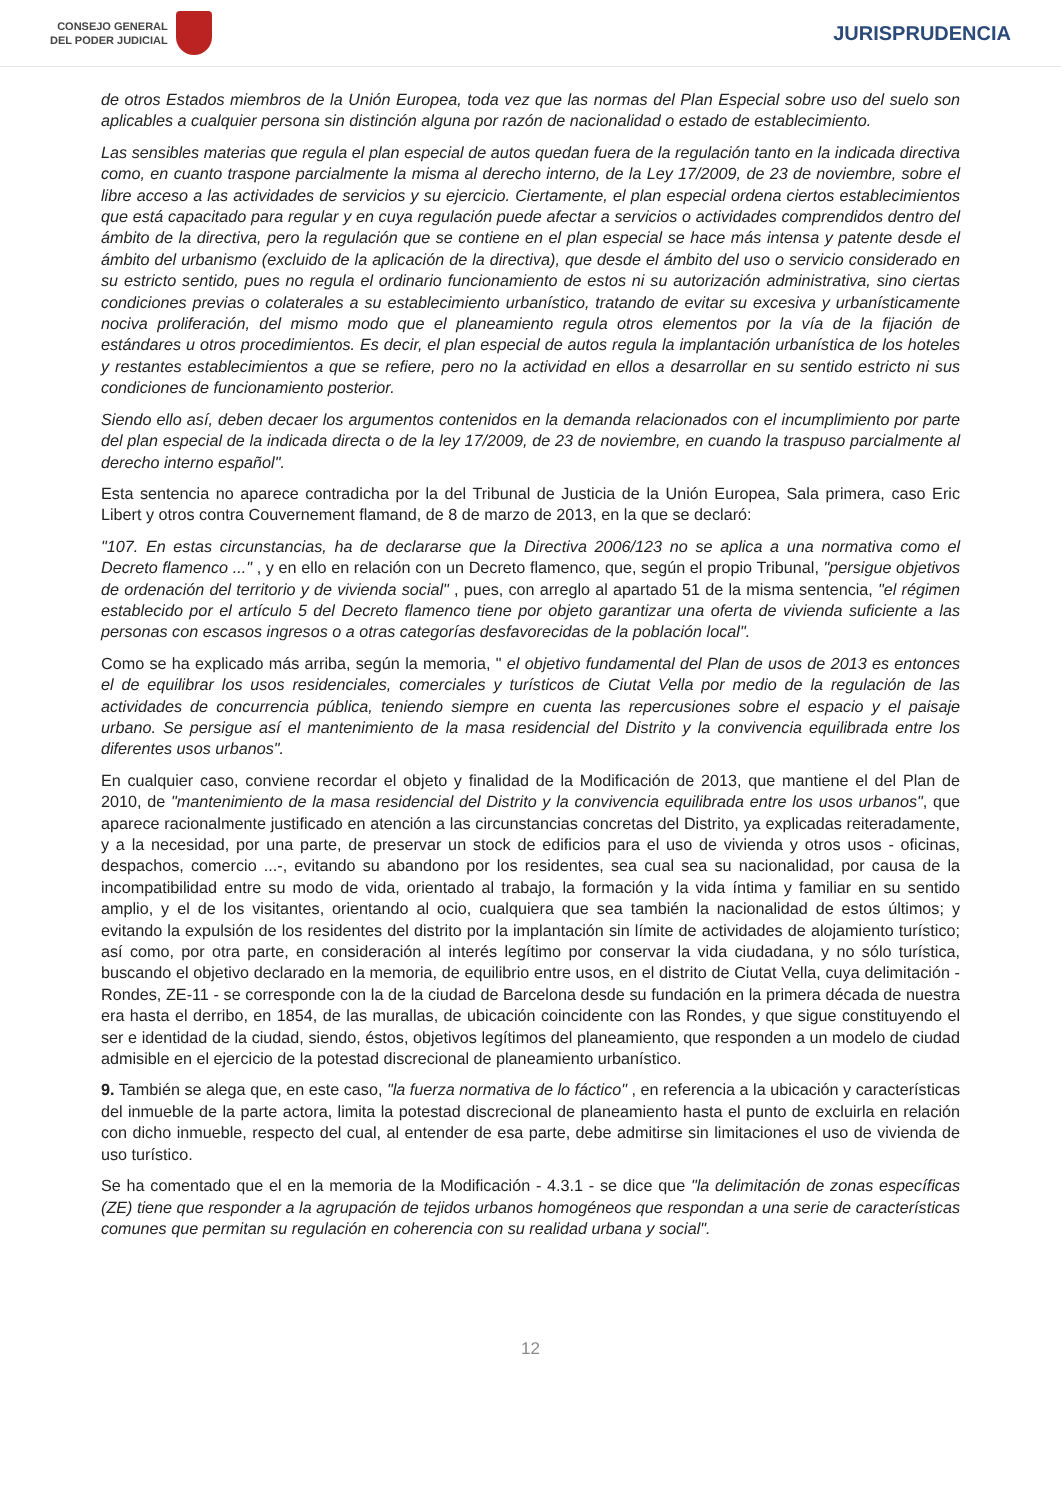CONSEJO GENERAL
DEL PODER JUDICIAL
JURISPRUDENCIA
de otros Estados miembros de la Unión Europea, toda vez que las normas del Plan Especial sobre uso del suelo son aplicables a cualquier persona sin distinción alguna por razón de nacionalidad o estado de establecimiento.
Las sensibles materias que regula el plan especial de autos quedan fuera de la regulación tanto en la indicada directiva como, en cuanto traspone parcialmente la misma al derecho interno, de la Ley 17/2009, de 23 de noviembre, sobre el libre acceso a las actividades de servicios y su ejercicio. Ciertamente, el plan especial ordena ciertos establecimientos que está capacitado para regular y en cuya regulación puede afectar a servicios o actividades comprendidos dentro del ámbito de la directiva, pero la regulación que se contiene en el plan especial se hace más intensa y patente desde el ámbito del urbanismo (excluido de la aplicación de la directiva), que desde el ámbito del uso o servicio considerado en su estricto sentido, pues no regula el ordinario funcionamiento de estos ni su autorización administrativa, sino ciertas condiciones previas o colaterales a su establecimiento urbanístico, tratando de evitar su excesiva y urbanísticamente nociva proliferación, del mismo modo que el planeamiento regula otros elementos por la vía de la fijación de estándares u otros procedimientos. Es decir, el plan especial de autos regula la implantación urbanística de los hoteles y restantes establecimientos a que se refiere, pero no la actividad en ellos a desarrollar en su sentido estricto ni sus condiciones de funcionamiento posterior.
Siendo ello así, deben decaer los argumentos contenidos en la demanda relacionados con el incumplimiento por parte del plan especial de la indicada directa o de la ley 17/2009, de 23 de noviembre, en cuando la traspuso parcialmente al derecho interno español".
Esta sentencia no aparece contradicha por la del Tribunal de Justicia de la Unión Europea, Sala primera, caso Eric Libert y otros contra Couvernement flamand, de 8 de marzo de 2013, en la que se declaró:
"107. En estas circunstancias, ha de declararse que la Directiva 2006/123 no se aplica a una normativa como el Decreto flamenco ..." , y en ello en relación con un Decreto flamenco, que, según el propio Tribunal, "persigue objetivos de ordenación del territorio y de vivienda social" , pues, con arreglo al apartado 51 de la misma sentencia, "el régimen establecido por el artículo 5 del Decreto flamenco tiene por objeto garantizar una oferta de vivienda suficiente a las personas con escasos ingresos o a otras categorías desfavorecidas de la población local".
Como se ha explicado más arriba, según la memoria, " el objetivo fundamental del Plan de usos de 2013 es entonces el de equilibrar los usos residenciales, comerciales y turísticos de Ciutat Vella por medio de la regulación de las actividades de concurrencia pública, teniendo siempre en cuenta las repercusiones sobre el espacio y el paisaje urbano. Se persigue así el mantenimiento de la masa residencial del Distrito y la convivencia equilibrada entre los diferentes usos urbanos".
En cualquier caso, conviene recordar el objeto y finalidad de la Modificación de 2013, que mantiene el del Plan de 2010, de "mantenimiento de la masa residencial del Distrito y la convivencia equilibrada entre los usos urbanos", que aparece racionalmente justificado en atención a las circunstancias concretas del Distrito, ya explicadas reiteradamente, y a la necesidad, por una parte, de preservar un stock de edificios para el uso de vivienda y otros usos - oficinas, despachos, comercio ...-, evitando su abandono por los residentes, sea cual sea su nacionalidad, por causa de la incompatibilidad entre su modo de vida, orientado al trabajo, la formación y la vida íntima y familiar en su sentido amplio, y el de los visitantes, orientando al ocio, cualquiera que sea también la nacionalidad de estos últimos; y evitando la expulsión de los residentes del distrito por la implantación sin límite de actividades de alojamiento turístico; así como, por otra parte, en consideración al interés legítimo por conservar la vida ciudadana, y no sólo turística, buscando el objetivo declarado en la memoria, de equilibrio entre usos, en el distrito de Ciutat Vella, cuya delimitación - Rondes, ZE-11 - se corresponde con la de la ciudad de Barcelona desde su fundación en la primera década de nuestra era hasta el derribo, en 1854, de las murallas, de ubicación coincidente con las Rondes, y que sigue constituyendo el ser e identidad de la ciudad, siendo, éstos, objetivos legítimos del planeamiento, que responden a un modelo de ciudad admisible en el ejercicio de la potestad discrecional de planeamiento urbanístico.
9. También se alega que, en este caso, "la fuerza normativa de lo fáctico" , en referencia a la ubicación y características del inmueble de la parte actora, limita la potestad discrecional de planeamiento hasta el punto de excluirla en relación con dicho inmueble, respecto del cual, al entender de esa parte, debe admitirse sin limitaciones el uso de vivienda de uso turístico.
Se ha comentado que el en la memoria de la Modificación - 4.3.1 - se dice que "la delimitación de zonas específicas (ZE) tiene que responder a la agrupación de tejidos urbanos homogéneos que respondan a una serie de características comunes que permitan su regulación en coherencia con su realidad urbana y social".
12